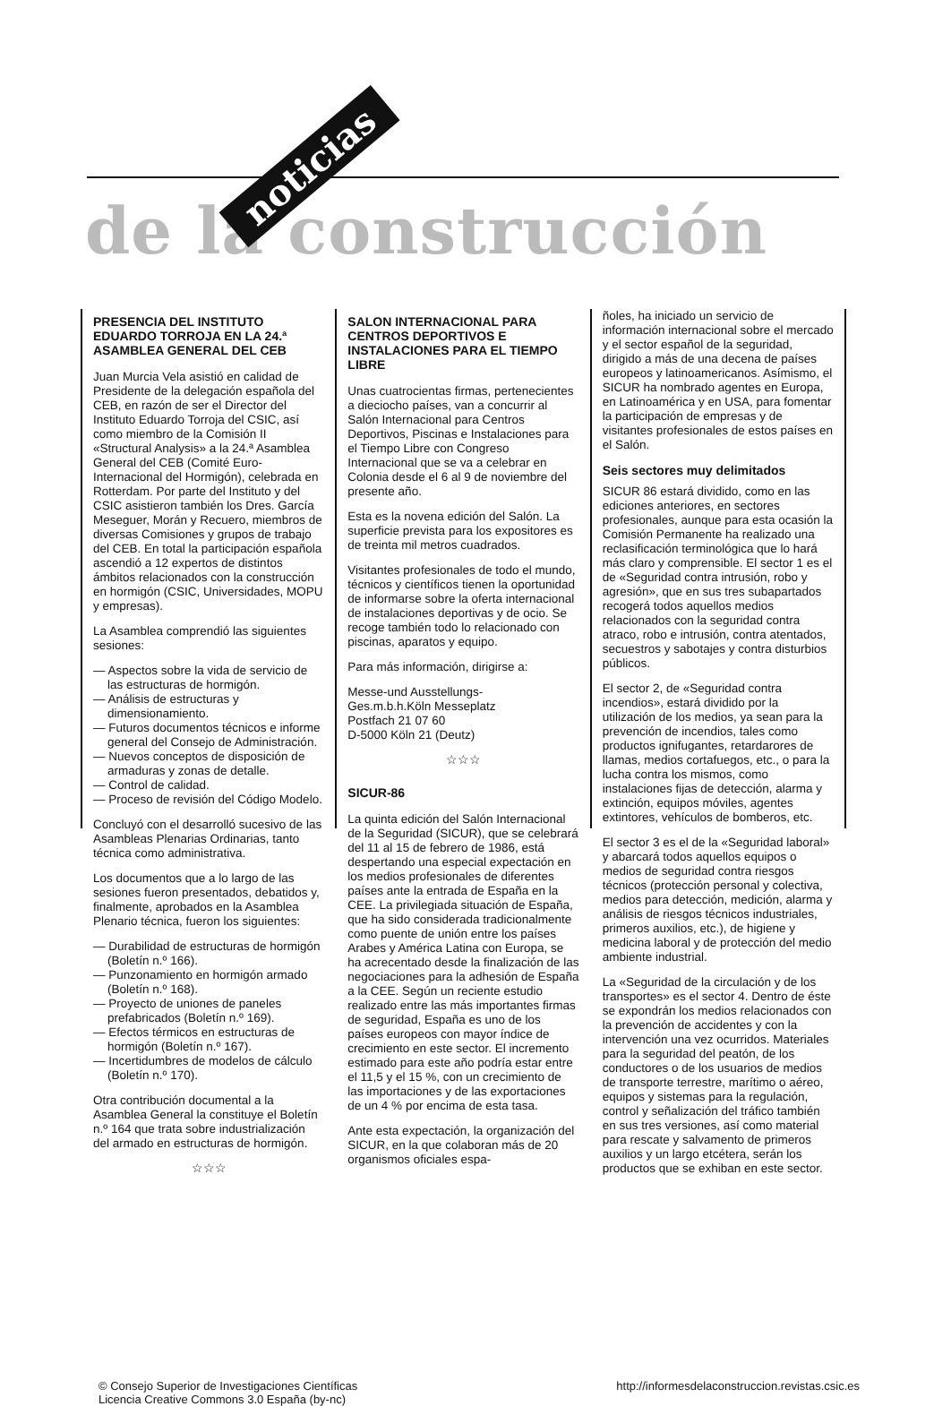de la construcción
noticias
PRESENCIA DEL INSTITUTO EDUARDO TORROJA EN LA 24.ª ASAMBLEA GENERAL DEL CEB
Juan Murcia Vela asistió en calidad de Presidente de la delegación española del CEB, en razón de ser el Director del Instituto Eduardo Torroja del CSIC, así como miembro de la Comisión II «Structural Analysis» a la 24.ª Asamblea General del CEB (Comité Euro-Internacional del Hormigón), celebrada en Rotterdam. Por parte del Instituto y del CSIC asistieron también los Dres. García Meseguer, Morán y Recuero, miembros de diversas Comisiones y grupos de trabajo del CEB. En total la participación española ascendió a 12 expertos de distintos ámbitos relacionados con la construcción en hormigón (CSIC, Universidades, MOPU y empresas).
La Asamblea comprendió las siguientes sesiones:
— Aspectos sobre la vida de servicio de las estructuras de hormigón.
— Análisis de estructuras y dimensionamiento.
— Futuros documentos técnicos e informe general del Consejo de Administración.
— Nuevos conceptos de disposición de armaduras y zonas de detalle.
— Control de calidad.
— Proceso de revisión del Código Modelo.
Concluyó con el desarrolló sucesivo de las Asambleas Plenarias Ordinarias, tanto técnica como administrativa.
Los documentos que a lo largo de las sesiones fueron presentados, debatidos y, finalmente, aprobados en la Asamblea Plenario técnica, fueron los siguientes:
— Durabilidad de estructuras de hormigón (Boletín n.º 166).
— Punzonamiento en hormigón armado (Boletín n.º 168).
— Proyecto de uniones de paneles prefabricados (Boletín n.º 169).
— Efectos térmicos en estructuras de hormigón (Boletín n.º 167).
— Incertidumbres de modelos de cálculo (Boletín n.º 170).
Otra contribución documental a la Asamblea General la constituye el Boletín n.º 164 que trata sobre industrialización del armado en estructuras de hormigón.
☆☆☆
SALON INTERNACIONAL PARA CENTROS DEPORTIVOS E INSTALACIONES PARA EL TIEMPO LIBRE
Unas cuatrocientas firmas, pertenecientes a dieciocho países, van a concurrir al Salón Internacional para Centros Deportivos, Piscinas e Instalaciones para el Tiempo Libre con Congreso Internacional que se va a celebrar en Colonia desde el 6 al 9 de noviembre del presente año.
Esta es la novena edición del Salón. La superficie prevista para los expositores es de treinta mil metros cuadrados.
Visitantes profesionales de todo el mundo, técnicos y científicos tienen la oportunidad de informarse sobre la oferta internacional de instalaciones deportivas y de ocio. Se recoge también todo lo relacionado con piscinas, aparatos y equipo.
Para más información, dirigirse a:
Messe-und Ausstellungs-
Ges.m.b.h.Köln Messeplatz
Postfach 21 07 60
D-5000 Köln 21 (Deutz)
☆☆☆
SICUR-86
La quinta edición del Salón Internacional de la Seguridad (SICUR), que se celebrará del 11 al 15 de febrero de 1986, está despertando una especial expectación en los medios profesionales de diferentes países ante la entrada de España en la CEE. La privilegiada situación de España, que ha sido considerada tradicionalmente como puente de unión entre los países Arabes y América Latina con Europa, se ha acrecentado desde la finalización de las negociaciones para la adhesión de España a la CEE. Según un reciente estudio realizado entre las más importantes firmas de seguridad, España es uno de los países europeos con mayor índice de crecimiento en este sector. El incremento estimado para este año podría estar entre el 11,5 y el 15 %, con un crecimiento de las importaciones y de las exportaciones de un 4 % por encima de esta tasa.
Ante esta expectación, la organización del SICUR, en la que colaboran más de 20 organismos oficiales espa-
ñoles, ha iniciado un servicio de información internacional sobre el mercado y el sector español de la seguridad, dirigido a más de una decena de países europeos y latinoamericanos. Asímismo, el SICUR ha nombrado agentes en Europa, en Latinoamérica y en USA, para fomentar la participación de empresas y de visitantes profesionales de estos países en el Salón.
Seis sectores muy delimitados
SICUR 86 estará dividido, como en las ediciones anteriores, en sectores profesionales, aunque para esta ocasión la Comisión Permanente ha realizado una reclasificación terminológica que lo hará más claro y comprensible. El sector 1 es el de «Seguridad contra intrusión, robo y agresión», que en sus tres subapartados recogerá todos aquellos medios relacionados con la seguridad contra atraco, robo e intrusión, contra atentados, secuestros y sabotajes y contra disturbios públicos.
El sector 2, de «Seguridad contra incendios», estará dividido por la utilización de los medios, ya sean para la prevención de incendios, tales como productos ignifugantes, retardarores de llamas, medios cortafuegos, etc., o para la lucha contra los mismos, como instalaciones fijas de detección, alarma y extinción, equipos móviles, agentes extintores, vehículos de bomberos, etc.
El sector 3 es el de la «Seguridad laboral» y abarcará todos aquellos equipos o medios de seguridad contra riesgos técnicos (protección personal y colectiva, medios para detección, medición, alarma y análisis de riesgos técnicos industriales, primeros auxilios, etc.), de higiene y medicina laboral y de protección del medio ambiente industrial.
La «Seguridad de la circulación y de los transportes» es el sector 4. Dentro de éste se expondrán los medios relacionados con la prevención de accidentes y con la intervención una vez ocurridos. Materiales para la seguridad del peatón, de los conductores o de los usuarios de medios de transporte terrestre, marítimo o aéreo, equipos y sistemas para la regulación, control y señalización del tráfico también en sus tres versiones, así como material para rescate y salvamento de primeros auxilios y un largo etcétera, serán los productos que se exhiban en este sector.
© Consejo Superior de Investigaciones Científicas
Licencia Creative Commons 3.0 España (by-nc)
http://informesdelaconstruccion.revistas.csic.es